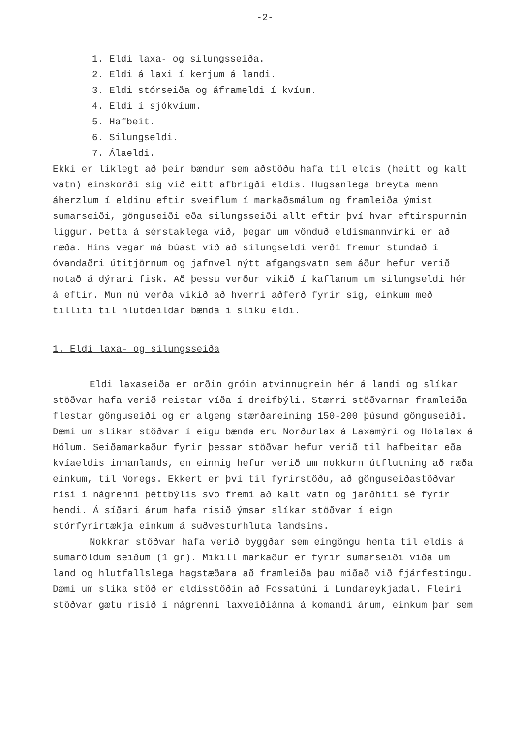-2-
1. Eldi laxa- og silungsseiða.
2. Eldi á laxi í kerjum á landi.
3. Eldi stórseiða og áframeldi í kvíum.
4. Eldi í sjókvíum.
5. Hafbeit.
6. Silungseldi.
7. Álaeldi.
Ekki er líklegt að þeir bændur sem aðstöðu hafa til eldis (heitt og kalt vatn) einskorði sig við eitt afbrigði eldis. Hugsanlega breyta menn áherzlum í eldinu eftir sveiflum í markaðsmálum og framleiða ýmist sumarseiði, gönguseiði eða silungsseiði allt eftir því hvar eftirspurnin liggur. Þetta á sérstaklega við, þegar um vönduð eldismannvirki er að ræða. Hins vegar má búast við að silungseldi verði fremur stundað í óvandaðri útitjörnum og jafnvel nýtt afgangsvatn sem áður hefur verið notað á dýrari fisk. Að þessu verður vikið í kaflanum um silungseldi hér á eftir. Mun nú verða vikið að hverri aðferð fyrir sig, einkum með tilliti til hlutdeildar bænda í slíku eldi.
1. Eldi laxa- og silungsseiða
Eldi laxaseiða er orðin gróin atvinnugrein hér á landi og slíkar stöðvar hafa verið reistar víða í dreifbýli. Stærri stöðvarnar framleiða flestar gönguseiði og er algeng stærðareining 150-200 þúsund gönguseiði. Dæmi um slíkar stöðvar í eigu bænda eru Norðurlax á Laxamýri og Hólalax á Hólum. Seiðamarkaður fyrir þessar stöðvar hefur verið til hafbeitar eða kvíaeldis innanlands, en einnig hefur verið um nokkurn útflutning að ræða einkum, til Noregs. Ekkert er því til fyrirstöðu, að gönguseiðastöðvar rísi í nágrenni þéttbýlis svo fremi að kalt vatn og jarðhiti sé fyrir hendi. Á síðari árum hafa risið ýmsar slíkar stöðvar í eign stórfyrirtækja einkum á suðvesturhluta landsins.
Nokkrar stöðvar hafa verið byggðar sem eingöngu henta til eldis á sumaröldum seiðum (1 gr). Mikill markaður er fyrir sumarseiði víða um land og hlutfallslega hagstæðara að framleiða þau miðað við fjárfestingu. Dæmi um slíka stöð er eldisstöðin að Fossatúni í Lundareykjadal. Fleiri stöðvar gætu risið í nágrenni laxveiðiánna á komandi árum, einkum þar sem